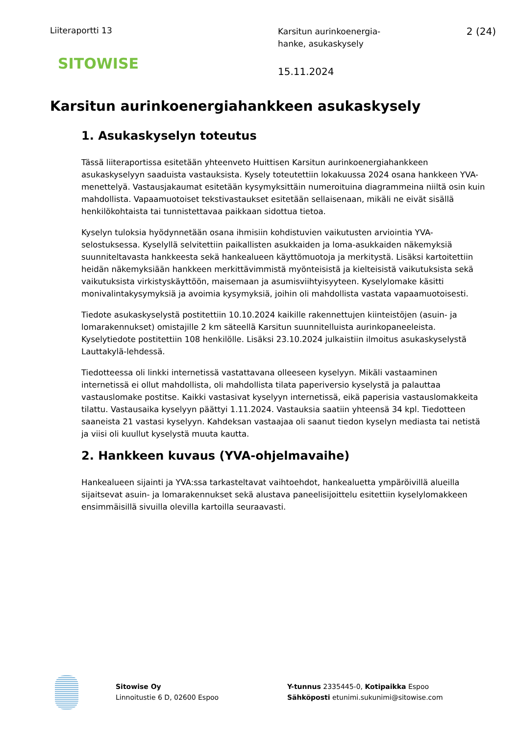Liiteraportti 13
SITOWISE
Karsitun aurinkoenergia-
hanke, asukaskysely
15.11.2024
2 (24)
Karsitun aurinkoenergiahankkeen asukaskysely
1. Asukaskyselyn toteutus
Tässä liiteraportissa esitetään yhteenveto Huittisen Karsitun aurinkoenergiahankkeen asukaskyselyyn saaduista vastauksista. Kysely toteutettiin lokakuussa 2024 osana hankkeen YVA-menettelyä. Vastausjakaumat esitetään kysymyksittäin numeroituina diagrammeina niiltä osin kuin mahdollista. Vapaamuotoiset tekstivastaukset esitetään sellaisenaan, mikäli ne eivät sisällä henkilökohtaista tai tunnistettavaa paikkaan sidottua tietoa.
Kyselyn tuloksia hyödynnetään osana ihmisiin kohdistuvien vaikutusten arviointia YVA-selostuksessa. Kyselyllä selvitettiin paikallisten asukkaiden ja loma-asukkaiden näkemyksiä suunniteltavasta hankkeesta sekä hankealueen käyttömuotoja ja merkitystä. Lisäksi kartoitettiin heidän näkemyksiään hankkeen merkittävimmistä myönteisistä ja kielteisistä vaikutuksista sekä vaikutuksista virkistyskäyttöön, maisemaan ja asumisviihtyisyyteen. Kyselylomake käsitti monivalintakysymyksiä ja avoimia kysymyksiä, joihin oli mahdollista vastata vapaamuotoisesti.
Tiedote asukaskyselystä postitettiin 10.10.2024 kaikille rakennettujen kiinteistöjen (asuin- ja lomarakennukset) omistajille 2 km säteellä Karsitun suunnitelluista aurinkopaneeleista. Kyselytiedote postitettiin 108 henkilölle. Lisäksi 23.10.2024 julkaistiin ilmoitus asukaskyselystä Lauttakylä-lehdessä.
Tiedotteessa oli linkki internetissä vastattavana olleeseen kyselyyn. Mikäli vastaaminen internetissä ei ollut mahdollista, oli mahdollista tilata paperiversio kyselystä ja palauttaa vastauslomake postitse. Kaikki vastasivat kyselyyn internetissä, eikä paperisia vastauslomakkeita tilattu. Vastausaika kyselyyn päättyi 1.11.2024. Vastauksia saatiin yhteensä 34 kpl. Tiedotteen saaneista 21 vastasi kyselyyn. Kahdeksan vastaajaa oli saanut tiedon kyselyn mediasta tai netistä ja viisi oli kuullut kyselystä muuta kautta.
2. Hankkeen kuvaus (YVA-ohjelmavaihe)
Hankealueen sijainti ja YVA:ssa tarkasteltavat vaihtoehdot, hankealuetta ympäröivillä alueilla sijaitsevat asuin- ja lomarakennukset sekä alustava paneelisijoittelu esitettiin kyselylomakkeen ensimmäisillä sivuilla olevilla kartoilla seuraavasti.
Sitowise Oy
Linnoitustie 6 D, 02600 Espoo
Y-tunnus 2335445-0, Kotipaikka Espoo
Sähköposti etunimi.sukunimi@sitowise.com